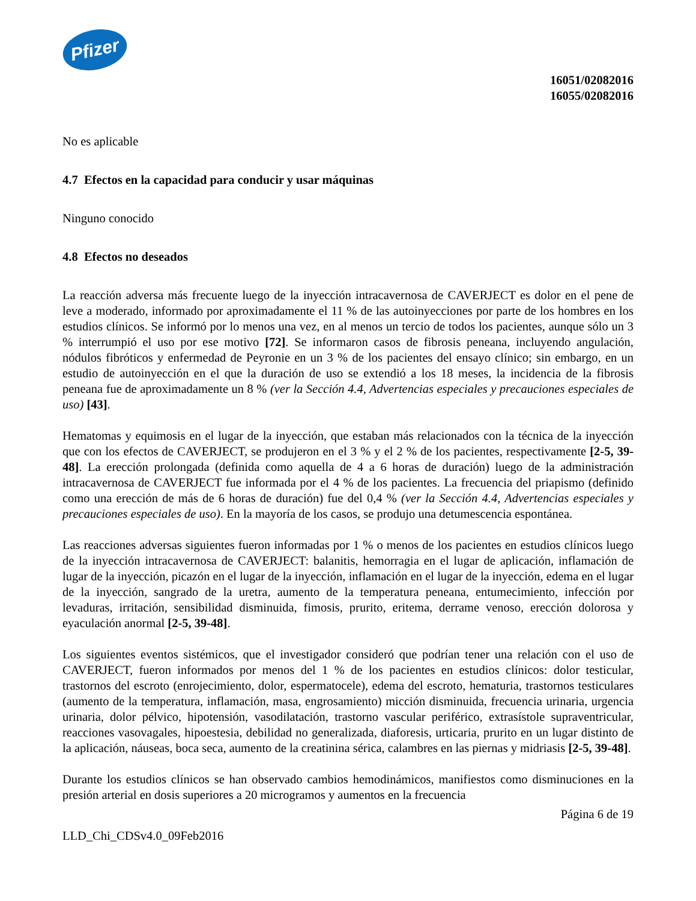Pfizer
16051/02082016
16055/02082016
No es aplicable
4.7 Efectos en la capacidad para conducir y usar máquinas
Ninguno conocido
4.8 Efectos no deseados
La reacción adversa más frecuente luego de la inyección intracavernosa de CAVERJECT es dolor en el pene de leve a moderado, informado por aproximadamente el 11 % de las autoinyecciones por parte de los hombres en los estudios clínicos. Se informó por lo menos una vez, en al menos un tercio de todos los pacientes, aunque sólo un 3 % interrumpió el uso por ese motivo [72]. Se informaron casos de fibrosis peneana, incluyendo angulación, nódulos fibróticos y enfermedad de Peyronie en un 3 % de los pacientes del ensayo clínico; sin embargo, en un estudio de autoinyección en el que la duración de uso se extendió a los 18 meses, la incidencia de la fibrosis peneana fue de aproximadamente un 8 % (ver la Sección 4.4, Advertencias especiales y precauciones especiales de uso) [43].
Hematomas y equimosis en el lugar de la inyección, que estaban más relacionados con la técnica de la inyección que con los efectos de CAVERJECT, se produjeron en el 3 % y el 2 % de los pacientes, respectivamente [2-5, 39-48]. La erección prolongada (definida como aquella de 4 a 6 horas de duración) luego de la administración intracavernosa de CAVERJECT fue informada por el 4 % de los pacientes. La frecuencia del priapismo (definido como una erección de más de 6 horas de duración) fue del 0,4 % (ver la Sección 4.4, Advertencias especiales y precauciones especiales de uso). En la mayoría de los casos, se produjo una detumescencia espontánea.
Las reacciones adversas siguientes fueron informadas por 1 % o menos de los pacientes en estudios clínicos luego de la inyección intracavernosa de CAVERJECT: balanitis, hemorragia en el lugar de aplicación, inflamación de lugar de la inyección, picazón en el lugar de la inyección, inflamación en el lugar de la inyección, edema en el lugar de la inyección, sangrado de la uretra, aumento de la temperatura peneana, entumecimiento, infección por levaduras, irritación, sensibilidad disminuida, fimosis, prurito, eritema, derrame venoso, erección dolorosa y eyaculación anormal [2-5, 39-48].
Los siguientes eventos sistémicos, que el investigador consideró que podrían tener una relación con el uso de CAVERJECT, fueron informados por menos del 1 % de los pacientes en estudios clínicos: dolor testicular, trastornos del escroto (enrojecimiento, dolor, espermatocele), edema del escroto, hematuria, trastornos testiculares (aumento de la temperatura, inflamación, masa, engrosamiento) micción disminuida, frecuencia urinaria, urgencia urinaria, dolor pélvico, hipotensión, vasodilatación, trastorno vascular periférico, extrasístole supraventricular, reacciones vasovagales, hipoestesia, debilidad no generalizada, diaforesis, urticaria, prurito en un lugar distinto de la aplicación, náuseas, boca seca, aumento de la creatinina sérica, calambres en las piernas y midriasis [2-5, 39-48].
Durante los estudios clínicos se han observado cambios hemodinámicos, manifiestos como disminuciones en la presión arterial en dosis superiores a 20 microgramos y aumentos en la frecuencia
Página 6 de 19
LLD_Chi_CDSv4.0_09Feb2016